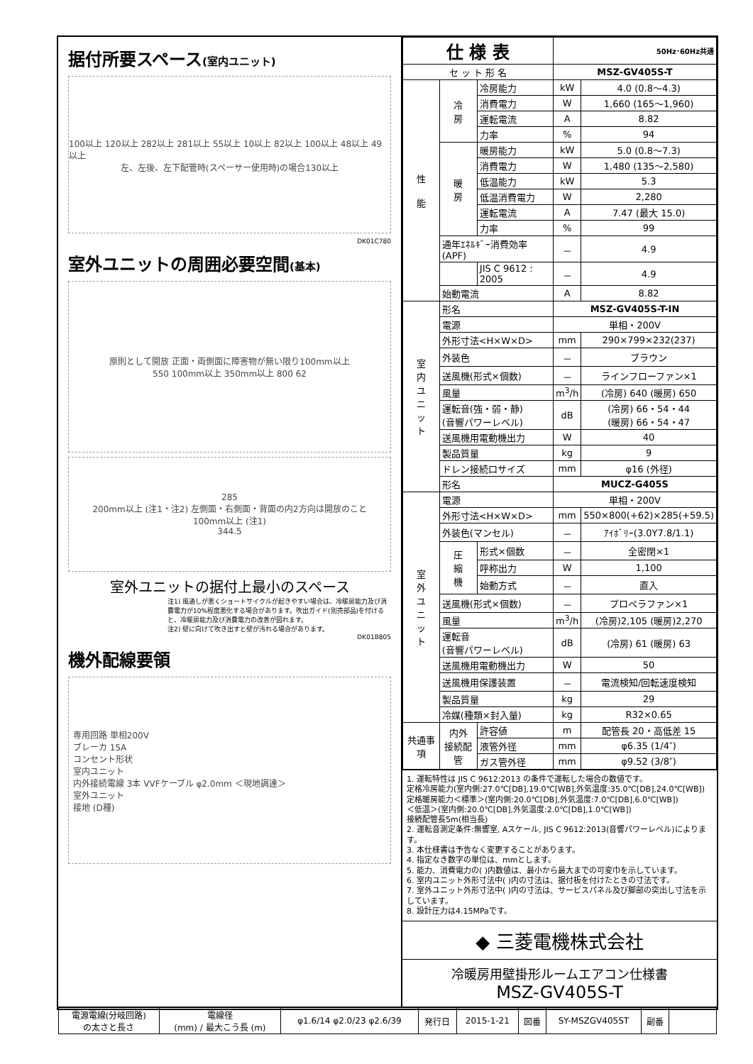据付所要スペース(室内ユニット)
100以上 120以上 282以上 281以上 55以上 10以上 82以上 100以上 48以上 49以上
左、左後、左下配管時(スペーサー使用時)の場合130以上
DK01C780
室外ユニットの周囲必要空間(基本)
原則として開放 正面・両側面に障害物が無い限り100mm以上
550 100mm以上 350mm以上 800 62
285
200mm以上 (注1・注2) 左側面・右側面・背面の内2方向は開放のこと
100mm以上 (注1)
344.5
室外ユニットの据付上最小のスペース
注1) 風通しが悪くショートサイクルが起きやすい場合は、冷暖房能力及び消費電力が10%程度悪化する場合があります。吹出ガイド(別売部品)を付けると、冷暖房能力及び消費電力の改善が図れます。
注2) 壁に向けて吹き出すと壁が汚れる場合があります。
DK01B805
機外配線要領
専用回路 単相200V
ブレーカ 15A
コンセント形状
室内ユニット
内外接続電線 3本 VVFケーブル φ2.0mm ＜現地調達＞
室外ユニット
接地 (D種)
| 仕 様 表 | | | 50Hz･60Hz共通 | |
| --- | --- | --- | --- | --- |
| セ ッ ト 形 名 | | | MSZ-GV405S-T | |
| 性 能 | 冷 房 | 冷房能力 | kW | 4.0 (0.8～4.3) |
| | | 消費電力 | W | 1,660 (165～1,960) |
| | | 運転電流 | A | 8.82 |
| | | 力率 | % | 94 |
| | 暖 房 | 暖房能力 | kW | 5.0 (0.8～7.3) |
| | | 消費電力 | W | 1,480 (135～2,580) |
| | | 低温能力 | kW | 5.3 |
| | | 低温消費電力 | W | 2,280 |
| | | 運転電流 | A | 7.47 (最大 15.0) |
| | | 力率 | % | 99 |
| | 通年ｴﾈﾙｷﾞｰ消費効率 (APF) | | － | 4.9 |
| | | JIS C 9612 : 2005 | － | 4.9 |
| | 始動電流 | | A | 8.82 |
| 室 内 ユ ニ ッ ト | 形名 | | MSZ-GV405S-T-IN | |
| | 電源 | | 単相・200V | |
| | 外形寸法<H×W×D> | | mm | 290×799×232(237) |
| | 外装色 | | － | ブラウン |
| | 送風機(形式×個数) | | － | ラインフローファン×1 |
| | 風量 | | m<sup>3</sup>/h | (冷房) 640 (暖房) 650 |
| | 運転音(強・弱・静) (音響パワーレベル) | | dB | (冷房) 66・54・44 (暖房) 66・54・47 |
| | 送風機用電動機出力 | | W | 40 |
| | 製品質量 | | kg | 9 |
| | ドレン接続口サイズ | | mm | φ16 (外径) |
| | 形名 | | MUCZ-G405S | |
| 室 外 ユ ニ ッ ト | 電源 | | 単相・200V | |
| | 外形寸法<H×W×D> | | mm | 550×800(+62)×285(+59.5) |
| | 外装色(マンセル) | | － | ｱｲﾎﾞﾘｰ(3.0Y7.8/1.1) |
| | 圧 縮 機 | 形式×個数 | － | 全密閉×1 |
| | | 呼称出力 | W | 1,100 |
| | | 始動方式 | － | 直入 |
| | 送風機(形式×個数) | | － | プロペラファン×1 |
| | 風量 | | m<sup>3</sup>/h | (冷房)2,105 (暖房)2,270 |
| | 運転音 (音響パワーレベル) | | dB | (冷房) 61 (暖房) 63 |
| | 送風機用電動機出力 | | W | 50 |
| | 送風機用保護装置 | | － | 電流検知/回転速度検知 |
| | 製品質量 | | kg | 29 |
| | 冷媒(種類×封入量) | | kg | R32×0.65 |
| 共通事項 | 内外 接続配管 | 許容値 | m | 配管長 20・高低差 15 |
| | | 液管外径 | mm | φ6.35 (1/4″) |
| | | ガス管外径 | mm | φ9.52 (3/8″) |
1. 運転特性は JIS C 9612:2013 の条件で運転した場合の数値です。
定格冷房能力(室内側:27.0℃[DB],19.0℃[WB],外気温度:35.0℃[DB],24.0℃[WB])
定格暖房能力＜標準＞(室内側:20.0℃[DB],外気温度:7.0℃[DB],6.0℃[WB])
＜低温＞(室内側:20.0℃[DB],外気温度:2.0℃[DB],1.0℃[WB])
接続配管長5m(相当長)
2. 運転音測定条件:無響室, Aスケール, JIS C 9612:2013(音響パワーレベル)によります。
3. 本仕様書は予告なく変更することがあります。
4. 指定なき数字の単位は、mmとします。
5. 能力、消費電力の( )内数値は、最小から最大までの可変巾を示しています。
6. 室内ユニット外形寸法中( )内の寸法は、据付板を付けたときの寸法です。
7. 室外ユニット外形寸法中( )内の寸法は、サービスパネル及び脚部の突出し寸法を示しています。
8. 設計圧力は4.15MPaです。
◆ 三菱電機株式会社
冷暖房用壁掛形ルームエアコン仕様書
MSZ-GV405S-T
| 電源電線(分岐回路) の太さと長さ | 電線径 (mm) / 最大こう長 (m) | φ1.6/14 φ2.0/23 φ2.6/39 | 発行日 | 2015-1-21 | 図番 | SY-MSZGV405ST | 副番 | |